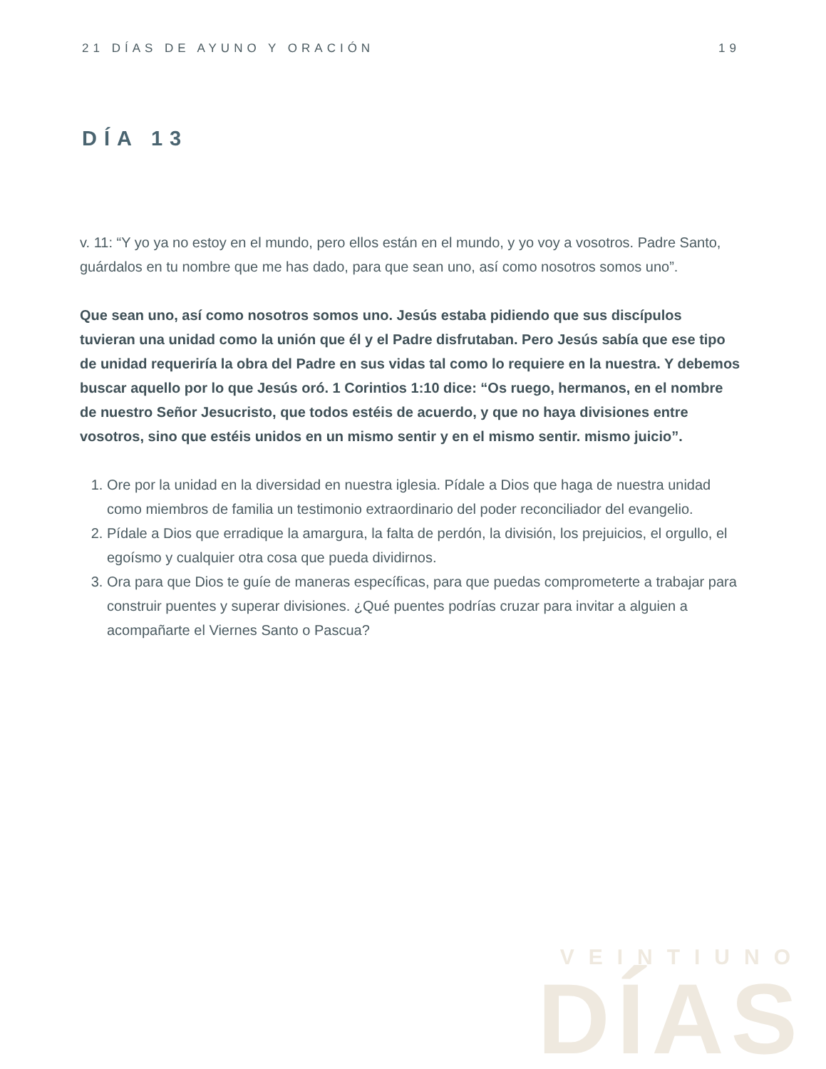21 DÍAS DE AYUNO Y ORACIÓN 19
DÍA 13
v. 11: “Y yo ya no estoy en el mundo, pero ellos están en el mundo, y yo voy a vosotros. Padre Santo, guárdalos en tu nombre que me has dado, para que sean uno, así como nosotros somos uno”.
Que sean uno, así como nosotros somos uno. Jesús estaba pidiendo que sus discípulos tuvieran una unidad como la unión que él y el Padre disfrutaban. Pero Jesús sabía que ese tipo de unidad requeriría la obra del Padre en sus vidas tal como lo requiere en la nuestra. Y debemos buscar aquello por lo que Jesús oró. 1 Corintios 1:10 dice: “Os ruego, hermanos, en el nombre de nuestro Señor Jesucristo, que todos estéis de acuerdo, y que no haya divisiones entre vosotros, sino que estéis unidos en un mismo sentir y en el mismo sentir. mismo juicio”.
1. Ore por la unidad en la diversidad en nuestra iglesia. Pídale a Dios que haga de nuestra unidad como miembros de familia un testimonio extraordinario del poder reconciliador del evangelio.
2. Pídale a Dios que erradique la amargura, la falta de perdón, la división, los prejuicios, el orgullo, el egoísmo y cualquier otra cosa que pueda dividirnos.
3. Ora para que Dios te guíe de maneras específicas, para que puedas comprometerte a trabajar para construir puentes y superar divisiones. ¿Qué puentes podrías cruzar para invitar a alguien a acompañarte el Viernes Santo o Pascua?
VEINTIUNO
DÍAS